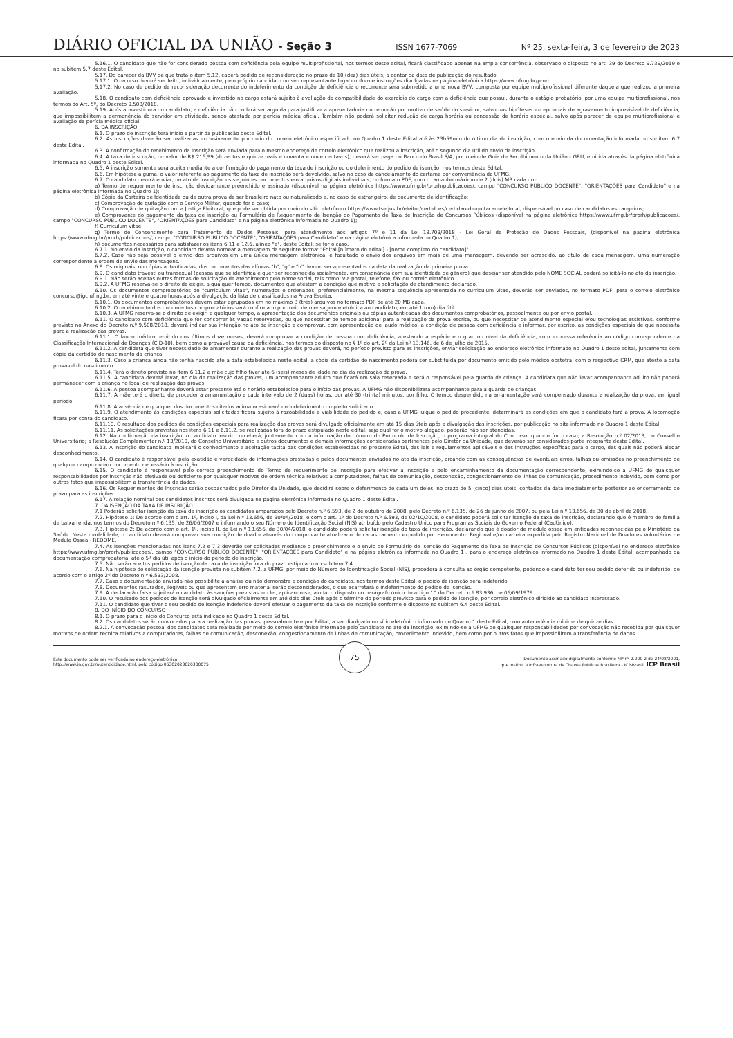DIÁRIO OFICIAL DA UNIÃO - Seção 3 ISSN 1677-7069 Nº 25, sexta-feira, 3 de fevereiro de 2023
5.16.1. O candidato que não for considerado pessoa com deficiência pela equipe multiprofissional, nos termos deste edital, ficará classificado apenas na ampla concorrência, observado o disposto no art. 39 do Decreto 9.739/2019 e no subitem 5.7 deste Edital.
5.17. Do parecer da BVV de que trata o item 5.12, caberá pedido de reconsideração no prazo de 10 (dez) dias úteis, a contar da data de publicação do resultado.
5.17.1. O recurso deverá ser feito, individualmente, pelo próprio candidato ou seu representante legal conforme instruções divulgadas na página eletrônica https://www.ufmg.br/prorh.
5.17.2. No caso de pedido de reconsideração decorrente do indeferimento da condição de deficiência o recorrente será submetido a uma nova BVV, composta por equipe multiprofissional diferente daquela que realizou a primeira avaliação.
5.18. O candidato com deficiência aprovado e investido no cargo estará sujeito à avaliação da compatibilidade do exercício do cargo com a deficiência que possui, durante o estágio probatório, por uma equipe multiprofissional, nos termos do Art. 5º, do Decreto 9.508/2018.
5.19. Após a investidura do candidato, a deficiência não poderá ser arguida para justificar a aposentadoria ou remoção por motivo de saúde do servidor, salvo nas hipóteses excepcionais de agravamento imprevisível da deficiência, que impossibilitem a permanência do servidor em atividade, sendo atestada por perícia médica oficial. Também não poderá solicitar redução de carga horária ou concessão de horário especial, salvo após parecer de equipe multiprofissional e avaliação da perícia médica oficial.
6. DA INSCRIÇÃO
6.1. O prazo de inscrição terá início a partir da publicação deste Edital.
6.2. As inscrições deverão ser realizadas exclusivamente por meio do correio eletrônico especificado no Quadro 1 deste Edital até às 23h59min do último dia de inscrição, com o envio da documentação informada no subitem 6.7 deste Edital.
6.3. A confirmação do recebimento da inscrição será enviada para o mesmo endereço de correio eletrônico que realizou a inscrição, até o segundo dia útil do envio da inscrição.
6.4. A taxa de inscrição, no valor de R$ 215,99 (duzentos e quinze reais e noventa e nove centavos), deverá ser paga no Banco do Brasil S/A, por meio de Guia de Recolhimento da União - GRU, emitida através da página eletrônica informada no Quadro 1 deste Edital.
6.5. A inscrição somente será aceita mediante a confirmação do pagamento da taxa de inscrição ou do deferimento do pedido de isenção, nos termos deste Edital.
6.6. Em hipótese alguma, o valor referente ao pagamento da taxa de inscrição será devolvido, salvo no caso de cancelamento do certame por conveniência da UFMG.
6.7. O candidato deverá enviar, no ato da inscrição, os seguintes documentos em arquivos digitais individuais, no formato PDF, com o tamanho máximo de 2 (dois) MB cada um:
a) Termo de requerimento de inscrição devidamente preenchido e assinado (disponível na página eletrônica https://www.ufmg.br/prorh/publicacoes/, campo "CONCURSO PÚBLICO DOCENTE", "ORIENTAÇÕES para Candidato" e na página eletrônica informada no Quadro 1);
b) Cópia da Carteira de Identidade ou de outra prova de ser brasileiro nato ou naturalizado e, no caso de estrangeiro, de documento de identificação;
c) Comprovação de quitação com o Serviço Militar, quando for o caso;
d) Comprovação de quitação com a Justiça Eleitoral, que pode ser obtida por meio do sítio eletrônico https://www.tse.jus.br/eleitor/certidoes/certidao-de-quitacao-eleitoral, dispensável no caso de candidatos estrangeiros;
e) Comprovante do pagamento da taxa de inscrição ou Formulário de Requerimento de Isenção do Pagamento de Taxa de Inscrição de Concursos Públicos (disponível na página eletrônica https://www.ufmg.br/prorh/publicacoes/, campo "CONCURSO PÚBLICO DOCENTE", "ORIENTAÇÕES para Candidato" e na página eletrônica informada no Quadro 1);
f) Curriculum vitae;
g) Termo de Consentimento para Tratamento de Dados Pessoais, para atendimento aos artigos 7º e 11 da Lei 13.709/2018 - Lei Geral de Proteção de Dados Pessoais, (disponível na página eletrônica https://www.ufmg.br/prorh/publicacoes/, campo "CONCURSO PÚBLICO DOCENTE", "ORIENTAÇÕES para Candidato" e na página eletrônica informada no Quadro 1);
h) documentos necessários para satisfazer os itens 6.11 e 12.6, alínea "e", deste Edital, se for o caso.
6.7.1. No envio da inscrição, o candidato deverá nomear a mensagem da seguinte forma: "Edital [número do edital] - [nome completo do candidato]".
6.7.2. Caso não seja possível o envio dos arquivos em uma única mensagem eletrônica, é facultado o envio dos arquivos em mais de uma mensagem, devendo ser acrescido, ao título de cada mensagem, uma numeração correspondente à ordem de envio das mensagens.
6.8. Os originais, ou cópias autenticadas, dos documentos das alíneas "b", "g" e "h" devem ser apresentados na data da realização da primeira prova.
6.9. O candidato travesti ou transexual (pessoa que se identifica e quer ser reconhecida socialmente, em consonância com sua identidade de gênero) que desejar ser atendido pelo NOME SOCIAL poderá solicitá-lo no ato da inscrição.
6.9.1. Não serão aceitas outras formas de solicitação de atendimento pelo nome social, tais como: via postal, telefone, fax ou correio eletrônico.
6.9.2. A UFMG reserva-se o direito de exigir, a qualquer tempo, documentos que atestem a condição que motiva a solicitação de atendimento declarado.
6.10. Os documentos comprobatórios do "curriculum vitae", numerados e ordenados, preferencialmente, na mesma sequência apresentada no curriculum vitae, deverão ser enviados, no formato PDF, para o correio eletrônico concurso@igc.ufmg.br, em até vinte e quatro horas após a divulgação da lista de classificados na Prova Escrita.
6.10.1. Os documentos comprobatórios devem estar agrupados em no máximo 3 (três) arquivos no formato PDF de até 20 MB cada.
6.10.2. O recebimento dos documentos comprobatórios será confirmado por meio de mensagem eletrônica ao candidato, em até 1 (um) dia útil.
6.10.3. A UFMG reserva-se o direito de exigir, a qualquer tempo, a apresentação dos documentos originais ou cópias autenticadas dos documentos comprobatórios, pessoalmente ou por envio postal.
6.11. O candidato com deficiência que for concorrer às vagas reservadas, ou que necessitar de tempo adicional para a realização da prova escrita, ou que necessitar de atendimento especial e/ou tecnologias assistivas, conforme previsto no Anexo do Decreto n.º 9.508/2018, deverá indicar sua intenção no ato da inscrição e comprovar, com apresentação de laudo médico, a condição de pessoa com deficiência e informar, por escrito, as condições especiais de que necessita para a realização das provas.
6.11.1. O laudo médico, emitido nos últimos doze meses, deverá comprovar a condição de pessoa com deficiência, atestando a espécie e o grau ou nível da deficiência, com expressa referência ao código correspondente da Classificação Internacional de Doenças (CID-10), bem como a provável causa da deficiência, nos termos do disposto no § 1º do art. 2º da Lei nº 13.146, de 6 de julho de 2015.
6.11.2. A candidata que tiver necessidade de amamentar durante a realização das provas deverá, no período previsto para as inscrições, enviar solicitação ao endereço eletrônico informado no Quadro 1 deste edital, juntamente com cópia da certidão de nascimento da criança.
6.11.3. Caso a criança ainda não tenha nascido até a data estabelecida neste edital, a cópia da certidão de nascimento poderá ser substituída por documento emitido pelo médico obstetra, com o respectivo CRM, que ateste a data provável do nascimento.
6.11.4. Terá o direito previsto no item 6.11.2 a mãe cujo filho tiver até 6 (seis) meses de idade no dia da realização da prova.
6.11.5. A candidata deverá levar, no dia de realização das provas, um acompanhante adulto que ficará em sala reservada e será o responsável pela guarda da criança. A candidata que não levar acompanhante adulto não poderá permanecer com a criança no local de realização das provas.
6.11.6. A pessoa acompanhante deverá estar presente até o horário estabelecido para o início das provas. A UFMG não disponibilizará acompanhante para a guarda de crianças.
6.11.7. A mãe terá o direito de proceder à amamentação a cada intervalo de 2 (duas) horas, por até 30 (trinta) minutos, por filho. O tempo despendido na amamentação será compensado durante a realização da prova, em igual período.
6.11.8. A ausência de qualquer dos documentos citados acima ocasionará no indeferimento do pleito solicitado.
6.11.9. O atendimento às condições especiais solicitadas ficará sujeito à razoabilidade e viabilidade do pedido e, caso a UFMG julgue o pedido procedente, determinará as condições em que o candidato fará a prova. A locomoção ficará por conta do candidato.
6.11.10. O resultado dos pedidos de condições especiais para realização das provas será divulgado oficialmente em até 15 dias úteis após a divulgação das inscrições, por publicação no site informado no Quadro 1 deste Edital.
6.11.11. As solicitações previstas nos itens 6.11 e 6.11.2, se realizadas fora do prazo estipulado neste edital, seja qual for o motivo alegado, poderão não ser atendidas.
6.12. Na confirmação da inscrição, o candidato inscrito receberá, juntamente com a informação do número do Protocolo de Inscrição, o programa integral do Concurso, quando for o caso; a Resolução n.º 02/2013, do Conselho Universitário; a Resolução Complementar n.º 13/2010, do Conselho Universitário e outros documentos e demais informações consideradas pertinentes pelo Diretor da Unidade, que deverão ser considerados parte integrante deste Edital.
6.13. A inscrição do candidato implicará o conhecimento e aceitação tácita das condições estabelecidas no presente Edital, das leis e regulamentos aplicáveis e das instruções específicas para o cargo, das quais não poderá alegar desconhecimento.
6.14. O candidato é responsável pela exatidão e veracidade de informações prestadas e pelos documentos enviados no ato da inscrição, arcando com as consequências de eventuais erros, falhas ou omissões no preenchimento de qualquer campo ou em documento necessário à inscrição.
6.15. O candidato é responsável pelo correto preenchimento do Termo de requerimento de inscrição para efetivar a inscrição e pelo encaminhamento da documentação correspondente, eximindo-se a UFMG de quaisquer responsabilidades por inscrição não efetivada ou deficiente por quaisquer motivos de ordem técnica relativos a computadores, falhas de comunicação, desconexão, congestionamento de linhas de comunicação, procedimento indevido, bem como por outros fatos que impossibilitem a transferência de dados.
6.16. Os Requerimentos de Inscrição serão despachados pelo Diretor da Unidade, que decidirá sobre o deferimento de cada um deles, no prazo de 5 (cinco) dias úteis, contados da data imediatamente posterior ao encerramento do prazo para as inscrições.
6.17. A relação nominal dos candidatos inscritos será divulgada na página eletrônica informada no Quadro 1 deste Edital.
7. DA ISENÇÃO DA TAXA DE INSCRIÇÃO
7.1 Poderão solicitar isenção da taxa de inscrição os candidatos amparados pelo Decreto n.º 6.593, de 2 de outubro de 2008, pelo Decreto n.º 6.135, de 26 de junho de 2007, ou pela Lei n.º 13.656, de 30 de abril de 2018.
7.2. Hipótese 1: De acordo com o art. 1º, inciso I, da Lei n.º 13.656, de 30/04/2018, e com o art. 1º do Decreto n.º 6.593, de 02/10/2008, o candidato poderá solicitar isenção da taxa de inscrição, declarando que é membro de família de baixa renda, nos termos do Decreto n.º 6.135, de 26/06/2007 e informando o seu Número de Identificação Social (NIS) atribuído pelo Cadastro Único para Programas Sociais do Governo Federal (CadÚnico).
7.3. Hipótese 2: De acordo com o art. 1º, inciso II, da Lei n.º 13.656, de 30/04/2018, o candidato poderá solicitar isenção da taxa de inscrição, declarando que é doador de medula óssea em entidades reconhecidas pelo Ministério da Saúde. Nesta modalidade, o candidato deverá comprovar sua condição de doador através do comprovante atualizado de cadastramento expedido por Hemocentro Regional e/ou carteira expedida pelo Registro Nacional de Doadores Voluntários de Medula Óssea - REDOME.
7.4. As isenções mencionadas nos itens 7.2 e 7.3 deverão ser solicitadas mediante o preenchimento e o envio do Formulário de Isenção do Pagamento de Taxa de Inscrição de Concursos Públicos (disponível no endereço eletrônico https://www.ufmg.br/prorh/publicacoes/, campo "CONCURSO PÚBLICO DOCENTE", "ORIENTAÇÕES para Candidato" e na página eletrônica informada no Quadro 1), para o endereço eletrônico informado no Quadro 1 deste Edital, acompanhado da documentação comprobatória, até o 5º dia útil após o início do período de inscrição.
7.5. Não serão aceitos pedidos de isenção da taxa de inscrição fora do prazo estipulado no subitem 7.4.
7.6. Na hipótese de solicitação da isenção prevista no subitem 7.2, a UFMG, por meio do Número de Identificação Social (NIS), procederá à consulta ao órgão competente, podendo o candidato ter seu pedido deferido ou indeferido, de acordo com o artigo 2º do Decreto n.º 6.593/2008.
7.7. Caso a documentação enviada não possibilite a análise ou não demonstre a condição do candidato, nos termos deste Edital, o pedido de isenção será indeferido.
7.8. Documentos rasurados, ilegíveis ou que apresentem erro material serão desconsiderados, o que acarretará o indeferimento do pedido de isenção.
7.9. A declaração falsa sujeitará o candidato às sanções previstas em lei, aplicando-se, ainda, o disposto no parágrafo único do artigo 10 do Decreto n.º 83.936, de 06/09/1979.
7.10. O resultado dos pedidos de isenção será divulgado oficialmente em até dois dias úteis após o término do período previsto para o pedido de isenção, por correio eletrônico dirigido ao candidato interessado.
7.11. O candidato que tiver o seu pedido de isenção indeferido deverá efetuar o pagamento da taxa de inscrição conforme o disposto no subitem 6.4 deste Edital.
8. DO INÍCIO DO CONCURSO
8.1. O prazo para o início do Concurso está indicado no Quadro 1 deste Edital.
8.2. Os candidatos serão convocados para a realização das provas, pessoalmente e por Edital, a ser divulgado no sítio eletrônico informado no Quadro 1 deste Edital, com antecedência mínima de quinze dias.
8.2.1. A convocação pessoal dos candidatos será realizada por meio do correio eletrônico informado pelo candidato no ato da inscrição, eximindo-se a UFMG de quaisquer responsabilidades por convocação não recebida por quaisquer motivos de ordem técnica relativos a computadores, falhas de comunicação, desconexão, congestionamento de linhas de comunicação, procedimento indevido, bem como por outros fatos que impossibilitem a transferência de dados.
Este documento pode ser verificado no endereço eletrônico
http://www.in.gov.br/autenticidade.html, pelo código 05302023020300075
75
Documento assinado digitalmente conforme MP nº 2.200-2 de 24/08/2001,
que institui a Infraestrutura de Chaves Públicas Brasileira - ICP-Brasil. ICP Brasil